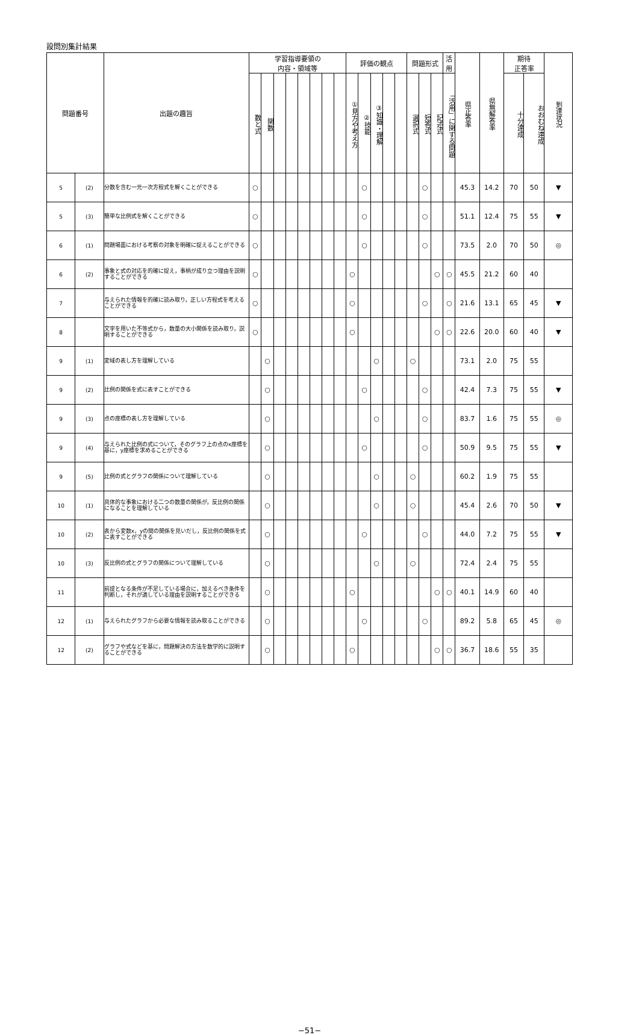設問別集計結果
| 問題番号 | | 出題の趣旨 | 学習指導要領の 内容・領域等 | | | | | | | | 評価の観点 | | | | | 問題形式 | | | 活用 | 県正答率 | 県無解答率 | 期待 正答率 | | 到達状況 |
| --- | --- | --- | --- | --- | --- | --- | --- | --- | --- | --- | --- | --- | --- | --- | --- | --- | --- | --- | --- | --- | --- | --- | --- | --- |
| | | | 数と式 | 関数 | | | | | | | ①見方や考え方 | ②技能 | ③知識・理解 | | | 選択式 | 短答式 | 記述式 | 「活用」に関する問題 | | | 十分達成 | おおむね達成 | |
| 5 | (2) | 分数を含む一元一次方程式を解くことができる | ○ | | | | | | | | | ○ | | | | | ○ | | | 45.3 | 14.2 | 70 | 50 | ▼ |
| 5 | (3) | 簡単な比例式を解くことができる | ○ | | | | | | | | | ○ | | | | | ○ | | | 51.1 | 12.4 | 75 | 55 | ▼ |
| 6 | (1) | 問題場面における考察の対象を明確に捉えることができる | ○ | | | | | | | | | ○ | | | | | ○ | | | 73.5 | 2.0 | 70 | 50 | ◎ |
| 6 | (2) | 事象と式の対応を的確に捉え，事柄が成り立つ理由を説明することができる | ○ | | | | | | | | ○ | | | | | | | ○ | ○ | 45.5 | 21.2 | 60 | 40 | |
| 7 | | 与えられた情報を的確に読み取り，正しい方程式を考えることができる | ○ | | | | | | | | ○ | | | | | | ○ | | ○ | 21.6 | 13.1 | 65 | 45 | ▼ |
| 8 | | 文字を用いた不等式から，数量の大小関係を読み取り，説明することができる | ○ | | | | | | | | ○ | | | | | | | ○ | ○ | 22.6 | 20.0 | 60 | 40 | ▼ |
| 9 | (1) | 変域の表し方を理解している | | ○ | | | | | | | | | ○ | | | ○ | | | | 73.1 | 2.0 | 75 | 55 | |
| 9 | (2) | 比例の関係を式に表すことができる | | ○ | | | | | | | | ○ | | | | | ○ | | | 42.4 | 7.3 | 75 | 55 | ▼ |
| 9 | (3) | 点の座標の表し方を理解している | | ○ | | | | | | | | | ○ | | | | ○ | | | 83.7 | 1.6 | 75 | 55 | ◎ |
| 9 | (4) | 与えられた比例の式について，そのグラフ上の点のx座標を基に，y座標を求めることができる | | ○ | | | | | | | | ○ | | | | | ○ | | | 50.9 | 9.5 | 75 | 55 | ▼ |
| 9 | (5) | 比例の式とグラフの関係について理解している | | ○ | | | | | | | | | ○ | | | ○ | | | | 60.2 | 1.9 | 75 | 55 | |
| 10 | (1) | 具体的な事象における二つの数量の関係が，反比例の関係になることを理解している | | ○ | | | | | | | | | ○ | | | ○ | | | | 45.4 | 2.6 | 70 | 50 | ▼ |
| 10 | (2) | 表から変数x，yの間の関係を見いだし，反比例の関係を式に表すことができる | | ○ | | | | | | | | ○ | | | | | ○ | | | 44.0 | 7.2 | 75 | 55 | ▼ |
| 10 | (3) | 反比例の式とグラフの関係について理解している | | ○ | | | | | | | | | ○ | | | ○ | | | | 72.4 | 2.4 | 75 | 55 | |
| 11 | | 前提となる条件が不足している場合に，加えるべき条件を判断し，それが適している理由を説明することができる | | ○ | | | | | | | ○ | | | | | | | ○ | ○ | 40.1 | 14.9 | 60 | 40 | |
| 12 | (1) | 与えられたグラフから必要な情報を読み取ることができる | | ○ | | | | | | | | ○ | | | | | ○ | | | 89.2 | 5.8 | 65 | 45 | ◎ |
| 12 | (2) | グラフや式などを基に，問題解決の方法を数学的に説明することができる | | ○ | | | | | | | ○ | | | | | | | ○ | ○ | 36.7 | 18.6 | 55 | 35 | |
−51−